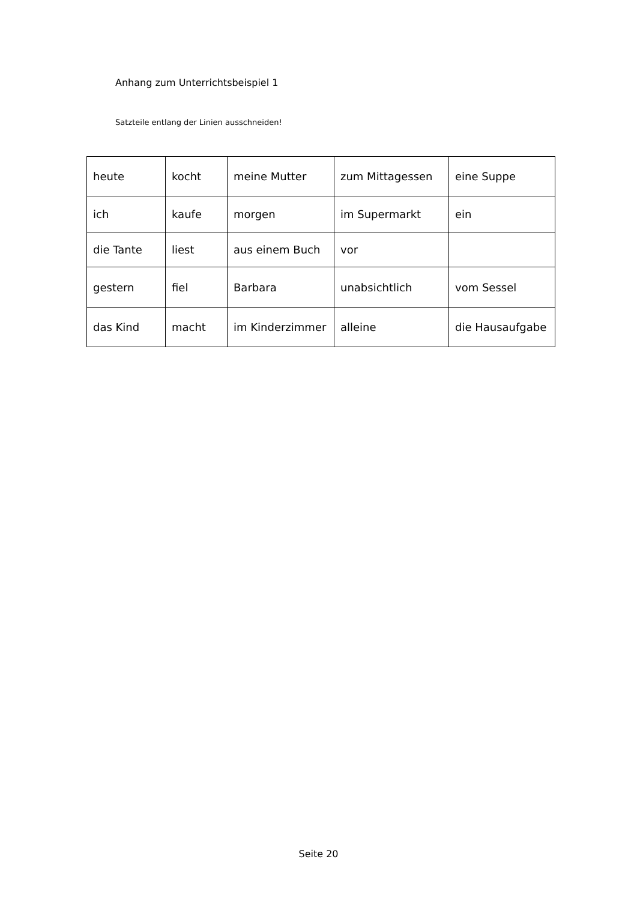Anhang zum Unterrichtsbeispiel 1
Satzteile entlang der Linien ausschneiden!
| heute | kocht | meine Mutter | zum Mittagessen | eine Suppe |
| ich | kaufe | morgen | im Supermarkt | ein |
| die Tante | liest | aus einem Buch | vor | |
| gestern | fiel | Barbara | unabsichtlich | vom Sessel |
| das Kind | macht | im Kinderzimmer | alleine | die Hausaufgabe |
Seite 20